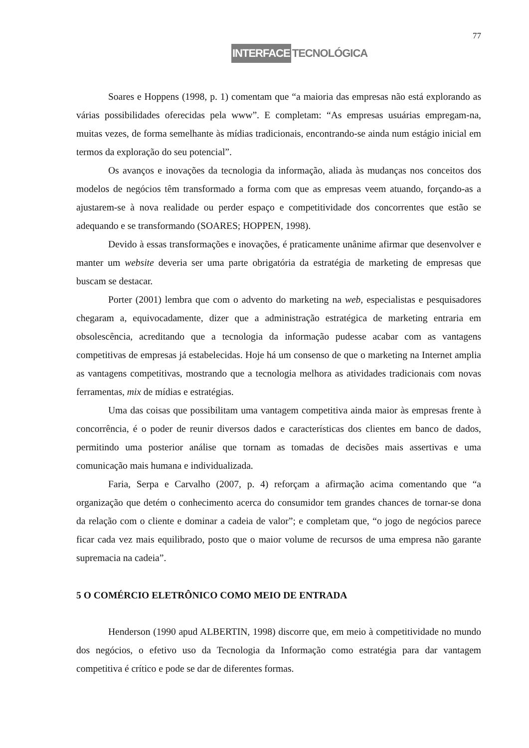77
INTERFACE TECNOLÓGICA
Soares e Hoppens (1998, p. 1) comentam que “a maioria das empresas não está explorando as várias possibilidades oferecidas pela www”. E completam: “As empresas usuárias empregam-na, muitas vezes, de forma semelhante às mídias tradicionais, encontrando-se ainda num estágio inicial em termos da exploração do seu potencial”.
Os avanços e inovações da tecnologia da informação, aliada às mudanças nos conceitos dos modelos de negócios têm transformado a forma com que as empresas veem atuando, forçando-as a ajustarem-se à nova realidade ou perder espaço e competitividade dos concorrentes que estão se adequando e se transformando (SOARES; HOPPEN, 1998).
Devido à essas transformações e inovações, é praticamente unânime afirmar que desenvolver e manter um website deveria ser uma parte obrigatória da estratégia de marketing de empresas que buscam se destacar.
Porter (2001) lembra que com o advento do marketing na web, especialistas e pesquisadores chegaram a, equivocadamente, dizer que a administração estratégica de marketing entraria em obsolescência, acreditando que a tecnologia da informação pudesse acabar com as vantagens competitivas de empresas já estabelecidas. Hoje há um consenso de que o marketing na Internet amplia as vantagens competitivas, mostrando que a tecnologia melhora as atividades tradicionais com novas ferramentas, mix de mídias e estratégias.
Uma das coisas que possibilitam uma vantagem competitiva ainda maior às empresas frente à concorrência, é o poder de reunir diversos dados e características dos clientes em banco de dados, permitindo uma posterior análise que tornam as tomadas de decisões mais assertivas e uma comunicação mais humana e individualizada.
Faria, Serpa e Carvalho (2007, p. 4) reforçam a afirmação acima comentando que “a organização que detém o conhecimento acerca do consumidor tem grandes chances de tornar-se dona da relação com o cliente e dominar a cadeia de valor”; e completam que, “o jogo de negócios parece ficar cada vez mais equilibrado, posto que o maior volume de recursos de uma empresa não garante supremacia na cadeia”.
5 O COMÉRCIO ELETRÔNICO COMO MEIO DE ENTRADA
Henderson (1990 apud ALBERTIN, 1998) discorre que, em meio à competitividade no mundo dos negócios, o efetivo uso da Tecnologia da Informação como estratégia para dar vantagem competitiva é crítico e pode se dar de diferentes formas.